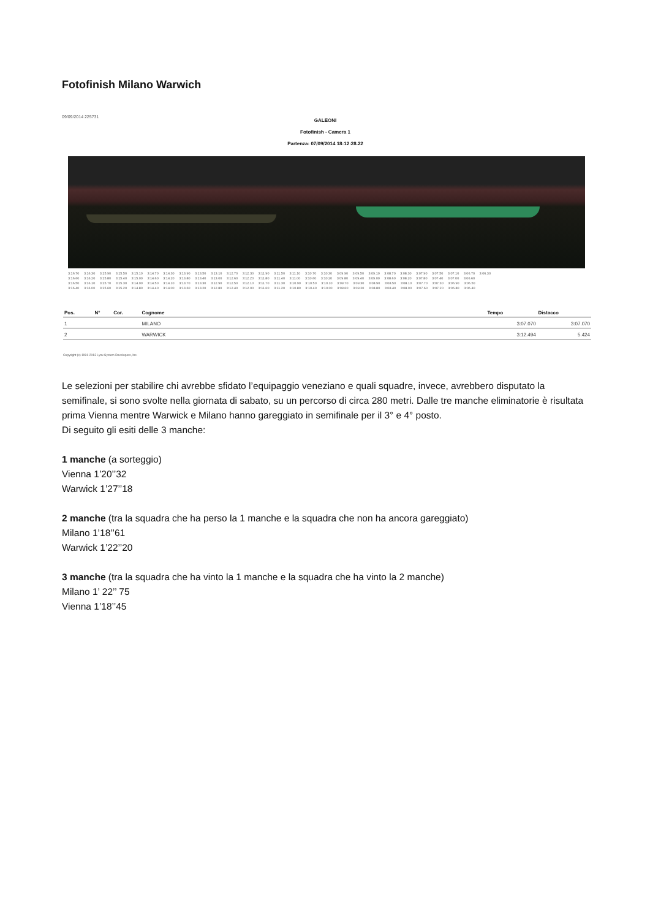Fotofinish Milano Warwich
09/09/2014 225731
GALEONI
Fotofinish - Camera 1
Partenza: 07/09/2014 18:12:28.22
3:16.70 3:16.30 3:15.90 3:15.50 3:15.10 3:14.70 3:14.30 3:13.90 3:13.50 3:13.10 3:12.70 3:12.30 3:11.90 3:11.50 3:11.10 3:10.70 3:10.30 3:09.90 3:09.50 3:09.10 3:08.70 3:08.30 3:07.90 3:07.50 3:07.10 3:06.70 3:06.30
3:16.60 3:16.20 3:15.80 3:15.40 3:15.00 3:14.60 3:14.20 3:13.80 3:13.40 3:13.00 3:12.60 3:12.20 3:11.80 3:11.40 3:11.00 3:10.60 3:10.20 3:09.80 3:09.40 3:09.00 3:08.60 3:08.20 3:07.80 3:07.40 3:07.00 3:06.60
3:16.50 3:16.10 3:15.70 3:15.30 3:14.90 3:14.50 3:14.10 3:13.70 3:13.30 3:12.90 3:12.50 3:12.10 3:11.70 3:11.30 3:10.90 3:10.50 3:10.10 3:09.70 3:09.30 3:08.90 3:08.50 3:08.10 3:07.70 3:07.30 3:06.90 3:06.50
3:16.40 3:16.00 3:15.60 3:15.20 3:14.80 3:14.40 3:14.00 3:13.60 3:13.20 3:12.80 3:12.40 3:12.00 3:11.60 3:11.20 3:10.80 3:10.40 3:10.00 3:09.60 3:09.20 3:08.80 3:08.40 3:08.00 3:07.60 3:07.20 3:06.80 3:06.40
| Pos. | N° | Cor. | Cognome | Tempo | Distacco |
| --- | --- | --- | --- | --- | --- |
| 1 | | | MILANO | 3:07.070 | 3:07.070 |
| 2 | | | WARWICK | 3:12.494 | 5.424 |
Copyright (c) 1991-2013 Lynx System Developers, Inc.
Le selezioni per stabilire chi avrebbe sfidato l’equipaggio veneziano e quali squadre, invece, avrebbero disputato la semifinale, si sono svolte nella giornata di sabato, su un percorso di circa 280 metri. Dalle tre manche eliminatorie è risultata prima Vienna mentre Warwick e Milano hanno gareggiato in semifinale per il 3° e 4° posto.
Di seguito gli esiti delle 3 manche:
1 manche (a sorteggio)
Vienna 1’20’’32
Warwick 1’27’’18
2 manche (tra la squadra che ha perso la 1 manche e la squadra che non ha ancora gareggiato)
Milano 1’18’’61
Warwick 1’22’’20
3 manche (tra la squadra che ha vinto la 1 manche e la squadra che ha vinto la 2 manche)
Milano 1’ 22’’ 75
Vienna 1’18’’45